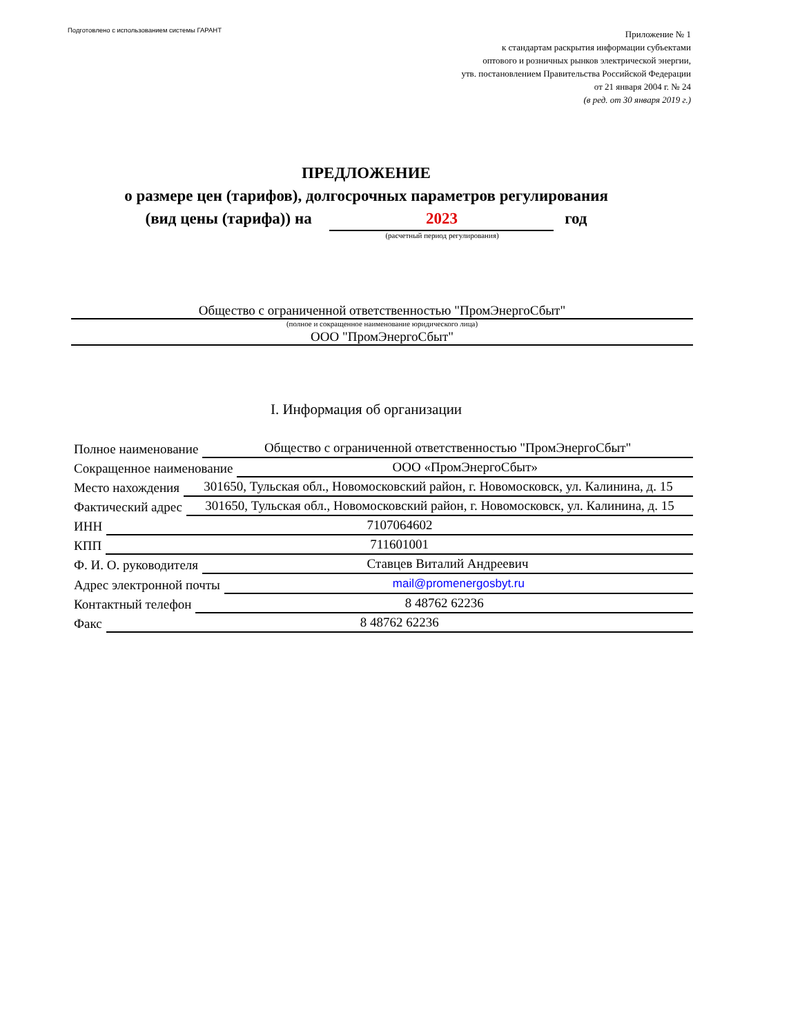Подготовлено с использованием системы ГАРАНТ
Приложение № 1
к стандартам раскрытия информации субъектами
оптового и розничных рынков электрической энергии,
утв. постановлением Правительства Российской Федерации
от 21 января 2004 г. № 24
(в ред. от 30 января 2019 г.)
ПРЕДЛОЖЕНИЕ
о размере цен (тарифов), долгосрочных параметров регулирования
(вид цены (тарифа)) на 2023 год
(расчетный период регулирования)
Общество с ограниченной ответственностью "ПромЭнергоСбыт"
(полное и сокращенное наименование юридического лица)
ООО "ПромЭнергоСбыт"
I. Информация об организации
Полное наименование Общество с ограниченной ответственностью "ПромЭнергоСбыт"
Сокращенное наименование ООО «ПромЭнергоСбыт»
Место нахождения 301650, Тульская обл., Новомосковский район, г. Новомосковск, ул. Калинина, д. 15
Фактический адрес 301650, Тульская обл., Новомосковский район, г. Новомосковск, ул. Калинина, д. 15
ИНН 7107064602
КПП 711601001
Ф. И. О. руководителя Ставцев Виталий Андреевич
Адрес электронной почты mail@promenergosbyt.ru
Контактный телефон 8 48762 62236
Факс 8 48762 62236